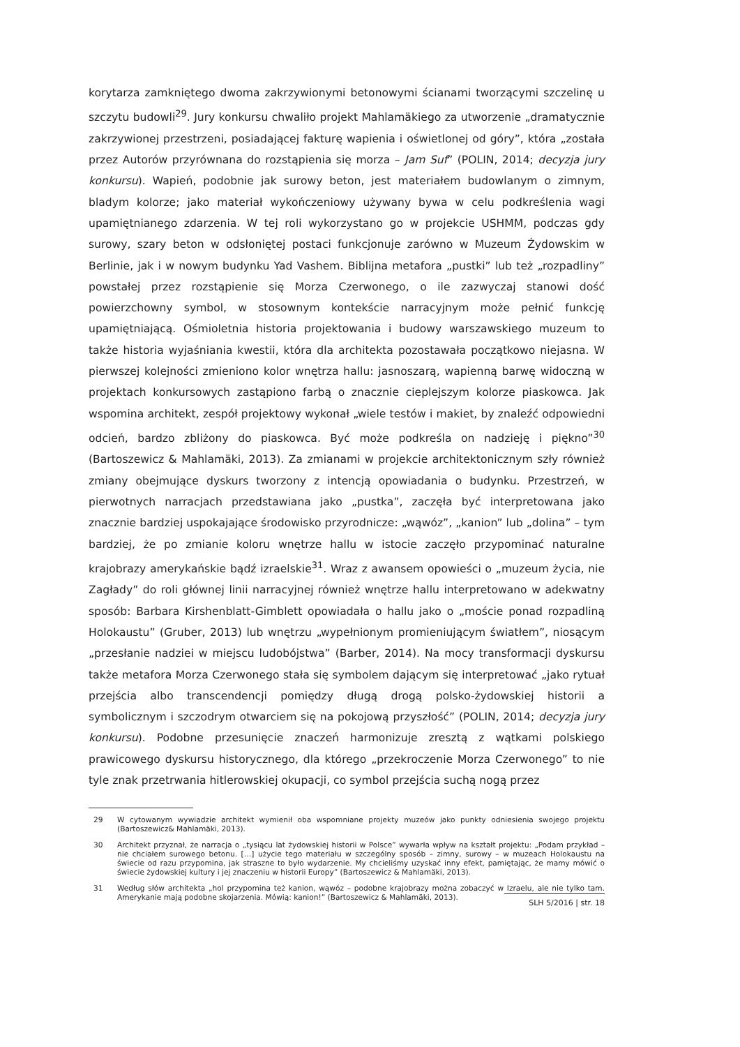korytarza zamkniętego dwoma zakrzywionymi betonowymi ścianami tworzącymi szczelinę u szczytu budowli<sup>29</sup>. Jury konkursu chwaliło projekt Mahlamäkiego za utworzenie „dramatycznie zakrzywionej przestrzeni, posiadającej fakturę wapienia i oświetlonej od góry”, która „została przez Autorów przyrównana do rozstąpienia się morza – Jam Suf” (POLIN, 2014; decyzja jury konkursu). Wapień, podobnie jak surowy beton, jest materiałem budowlanym o zimnym, bladym kolorze; jako materiał wykończeniowy używany bywa w celu podkreślenia wagi upamiętnianego zdarzenia. W tej roli wykorzystano go w projekcie USHMM, podczas gdy surowy, szary beton w odsłoniętej postaci funkcjonuje zarówno w Muzeum Żydowskim w Berlinie, jak i w nowym budynku Yad Vashem. Biblijna metafora „pustki” lub też „rozpadliny” powstałej przez rozstąpienie się Morza Czerwonego, o ile zazwyczaj stanowi dość powierzchowny symbol, w stosownym kontekście narracyjnym może pełnić funkcję upamiętniającą. Ośmioletnia historia projektowania i budowy warszawskiego muzeum to także historia wyjaśniania kwestii, która dla architekta pozostawała początkowo niejasna. W pierwszej kolejności zmieniono kolor wnętrza hallu: jasnoszarą, wapienną barwę widoczną w projektach konkursowych zastąpiono farbą o znacznie cieplejszym kolorze piaskowca. Jak wspomina architekt, zespół projektowy wykonał „wiele testów i makiet, by znaleźć odpowiedni odcień, bardzo zbliżony do piaskowca. Być może podkreśla on nadzieję i piękno”<sup>30</sup> (Bartoszewicz & Mahlamäki, 2013). Za zmianami w projekcie architektonicznym szły również zmiany obejmujące dyskurs tworzony z intencją opowiadania o budynku. Przestrzeń, w pierwotnych narracjach przedstawiana jako „pustka”, zaczęła być interpretowana jako znacznie bardziej uspokajające środowisko przyrodnicze: „wąwóz”, „kanion” lub „dolina” – tym bardziej, że po zmianie koloru wnętrze hallu w istocie zaczęło przypominać naturalne krajobrazy amerykańskie bądź izraelskie<sup>31</sup>. Wraz z awansem opowieści o „muzeum życia, nie Zagłady” do roli głównej linii narracyjnej również wnętrze hallu interpretowano w adekwatny sposób: Barbara Kirshenblatt-Gimblett opowiadała o hallu jako o „moście ponad rozpadliną Holokaustu” (Gruber, 2013) lub wnętrzu „wypełnionym promieniującym światłem”, niosącym „przesłanie nadziei w miejscu ludobójstwa” (Barber, 2014). Na mocy transformacji dyskursu także metafora Morza Czerwonego stała się symbolem dającym się interpretować „jako rytuał przejścia albo transcendencji pomiędzy długą drogą polsko-żydowskiej historii a symbolicznym i szczodrym otwarciem się na pokojową przyszłość” (POLIN, 2014; decyzja jury konkursu). Podobne przesunięcie znaczeń harmonizuje zresztą z wątkami polskiego prawicowego dyskursu historycznego, dla którego „przekroczenie Morza Czerwonego” to nie tyle znak przetrwania hitlerowskiej okupacji, co symbol przejścia suchą nogą przez
29 W cytowanym wywiadzie architekt wymienił oba wspomniane projekty muzeów jako punkty odniesienia swojego projektu (Bartoszewicz& Mahlamäki, 2013).
30 Architekt przyznał, że narracja o „tysiącu lat żydowskiej historii w Polsce” wywarła wpływ na kształt projektu: „Podam przykład – nie chciałem surowego betonu. […] użycie tego materiału w szczególny sposób – zimny, surowy – w muzeach Holokaustu na świecie od razu przypomina, jak straszne to było wydarzenie. My chcieliśmy uzyskać inny efekt, pamiętając, że mamy mówić o świecie żydowskiej kultury i jej znaczeniu w historii Europy” (Bartoszewicz & Mahlamäki, 2013).
31 Według słów architekta „hol przypomina też kanion, wąwóz – podobne krajobrazy można zobaczyć w Izraelu, ale nie tylko tam. Amerykanie mają podobne skojarzenia. Mówią: kanion!” (Bartoszewicz & Mahlamäki, 2013).
SLH 5/2016 | str. 18